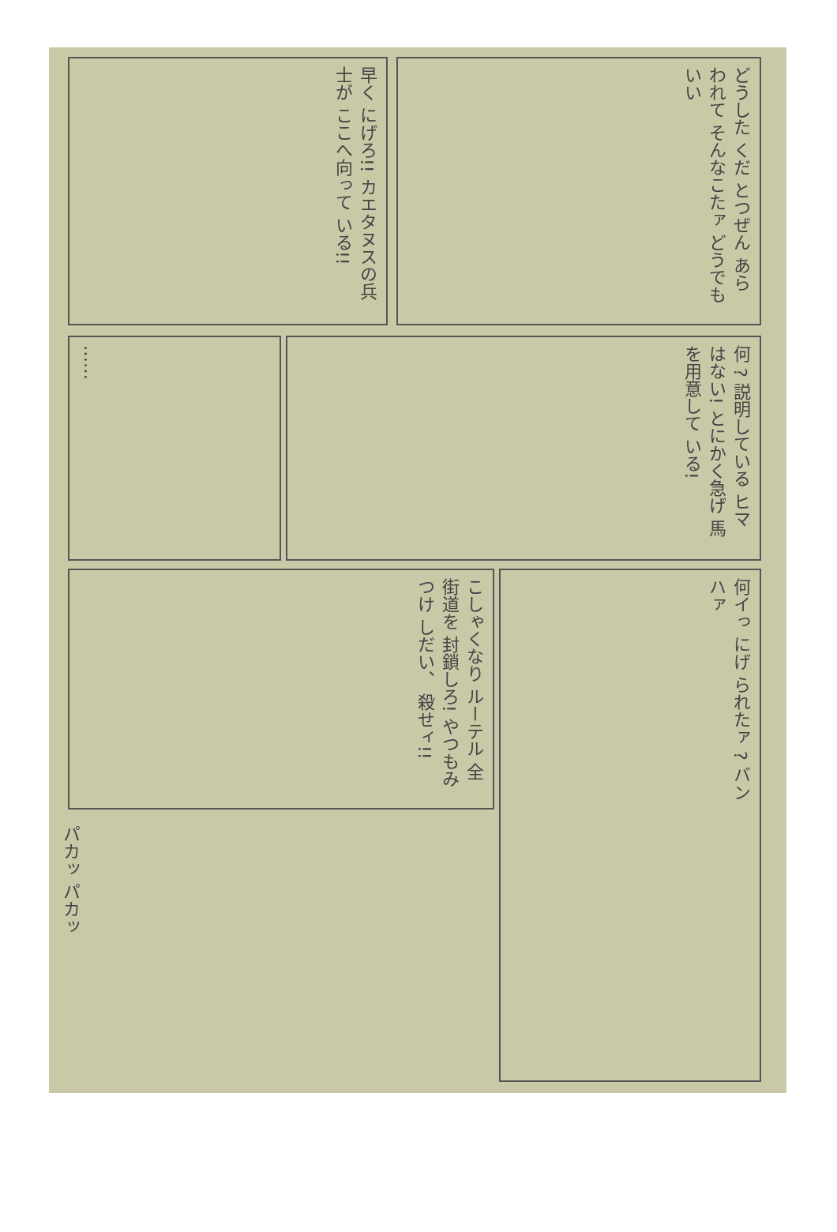早く にげろ!! カエタヌスの兵士が ここへ向って いる!!
どうした くだ とつぜん あらわれて そんなこたァ どうでもいい
…… 何 ? 説明している ヒマはない! とにかく急げ 馬を用意して いる!
こしゃくなり ルーテル 全街道を 封鎖しろ! やつもみつけ しだい、 殺せィ!!
何イっ にげ られたァ ? バン ハァ
パカッ パカッ